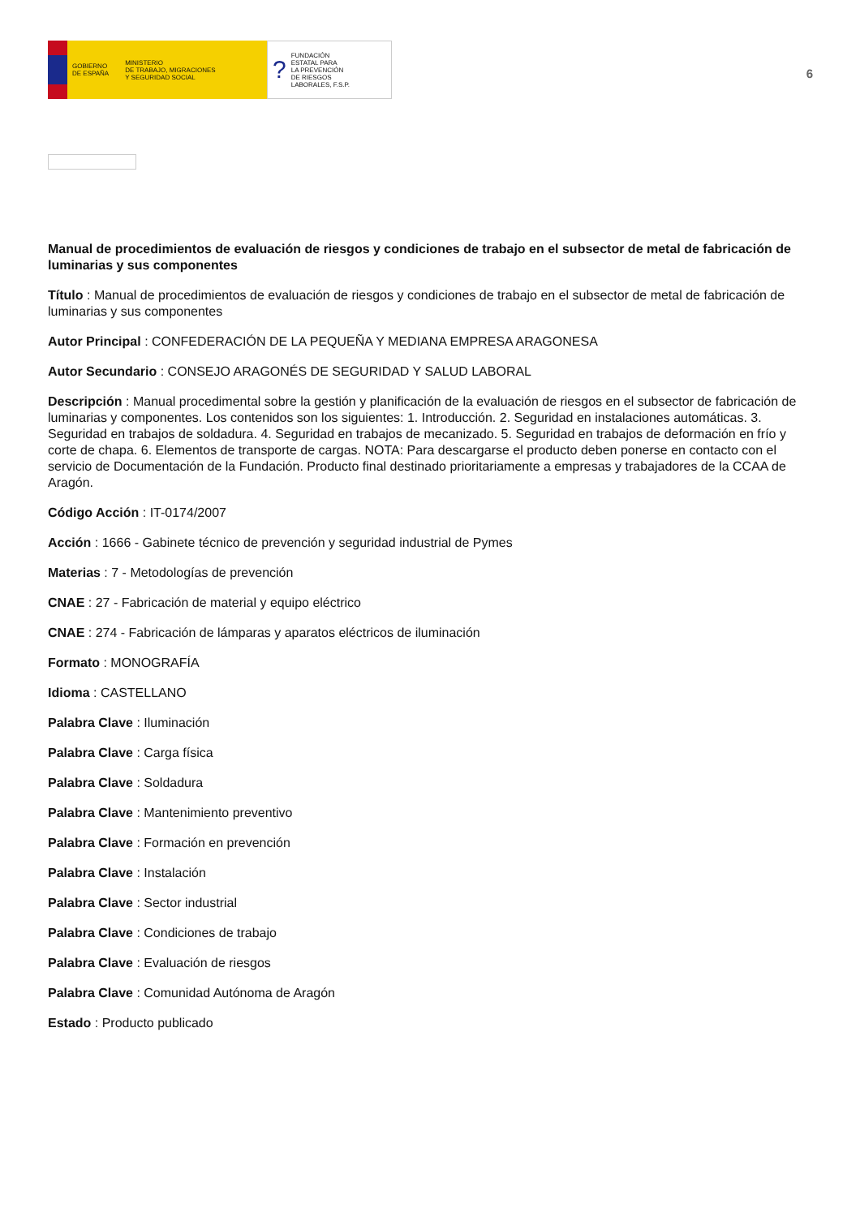GOBIERNO
DE ESPAÑA MINISTERIO
DE TRABAJO, MIGRACIONES
Y SEGURIDAD SOCIAL
? FUNDACIÓN
ESTATAL PARA
LA PREVENCIÓN
DE RIESGOS
LABORALES, F.S.P.
6
Manual de procedimientos de evaluación de riesgos y condiciones de trabajo en el subsector de metal de fabricación de luminarias y sus componentes
Título : Manual de procedimientos de evaluación de riesgos y condiciones de trabajo en el subsector de metal de fabricación de luminarias y sus componentes
Autor Principal : CONFEDERACIÓN DE LA PEQUEÑA Y MEDIANA EMPRESA ARAGONESA
Autor Secundario : CONSEJO ARAGONÉS DE SEGURIDAD Y SALUD LABORAL
Descripción : Manual procedimental sobre la gestión y planificación de la evaluación de riesgos en el subsector de fabricación de luminarias y componentes. Los contenidos son los siguientes: 1. Introducción. 2. Seguridad en instalaciones automáticas. 3. Seguridad en trabajos de soldadura. 4. Seguridad en trabajos de mecanizado. 5. Seguridad en trabajos de deformación en frío y corte de chapa. 6. Elementos de transporte de cargas. NOTA: Para descargarse el producto deben ponerse en contacto con el servicio de Documentación de la Fundación. Producto final destinado prioritariamente a empresas y trabajadores de la CCAA de Aragón.
Código Acción : IT-0174/2007
Acción : 1666 - Gabinete técnico de prevención y seguridad industrial de Pymes
Materias : 7 - Metodologías de prevención
CNAE : 27 - Fabricación de material y equipo eléctrico
CNAE : 274 - Fabricación de lámparas y aparatos eléctricos de iluminación
Formato : MONOGRAFÍA
Idioma : CASTELLANO
Palabra Clave : Iluminación
Palabra Clave : Carga física
Palabra Clave : Soldadura
Palabra Clave : Mantenimiento preventivo
Palabra Clave : Formación en prevención
Palabra Clave : Instalación
Palabra Clave : Sector industrial
Palabra Clave : Condiciones de trabajo
Palabra Clave : Evaluación de riesgos
Palabra Clave : Comunidad Autónoma de Aragón
Estado : Producto publicado